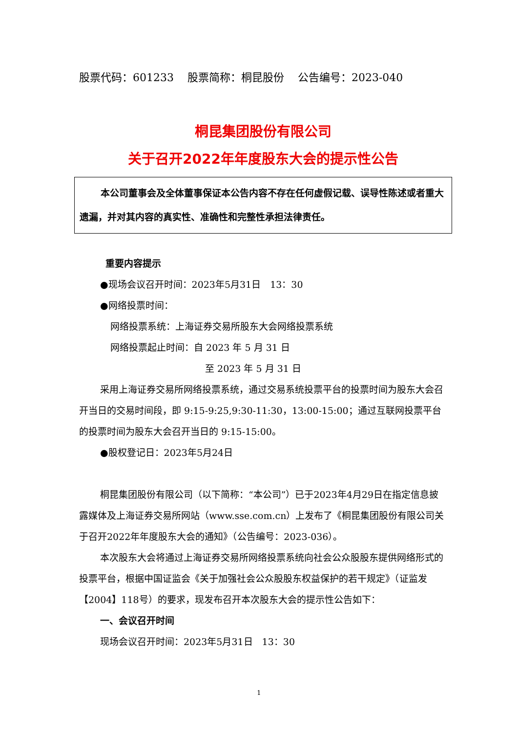股票代码：601233 股票简称：桐昆股份 公告编号：2023-040
桐昆集团股份有限公司
关于召开2022年年度股东大会的提示性公告
本公司董事会及全体董事保证本公告内容不存在任何虚假记载、误导性陈述或者重大遗漏，并对其内容的真实性、准确性和完整性承担法律责任。
重要内容提示
●现场会议召开时间：2023年5月31日　13：30
●网络投票时间：
网络投票系统：上海证券交易所股东大会网络投票系统
网络投票起止时间：自 2023 年 5 月 31 日
至 2023 年 5 月 31 日
采用上海证券交易所网络投票系统，通过交易系统投票平台的投票时间为股东大会召开当日的交易时间段，即 9:15-9:25,9:30-11:30，13:00-15:00；通过互联网投票平台的投票时间为股东大会召开当日的 9:15-15:00。
●股权登记日：2023年5月24日
桐昆集团股份有限公司（以下简称：“本公司”）已于2023年4月29日在指定信息披露媒体及上海证券交易所网站（www.sse.com.cn）上发布了《桐昆集团股份有限公司关于召开2022年年度股东大会的通知》（公告编号：2023-036）。
本次股东大会将通过上海证券交易所网络投票系统向社会公众股股东提供网络形式的投票平台，根据中国证监会《关于加强社会公众股股东权益保护的若干规定》（证监发【2004】118号）的要求，现发布召开本次股东大会的提示性公告如下：
一、会议召开时间
现场会议召开时间：2023年5月31日　13：30
1